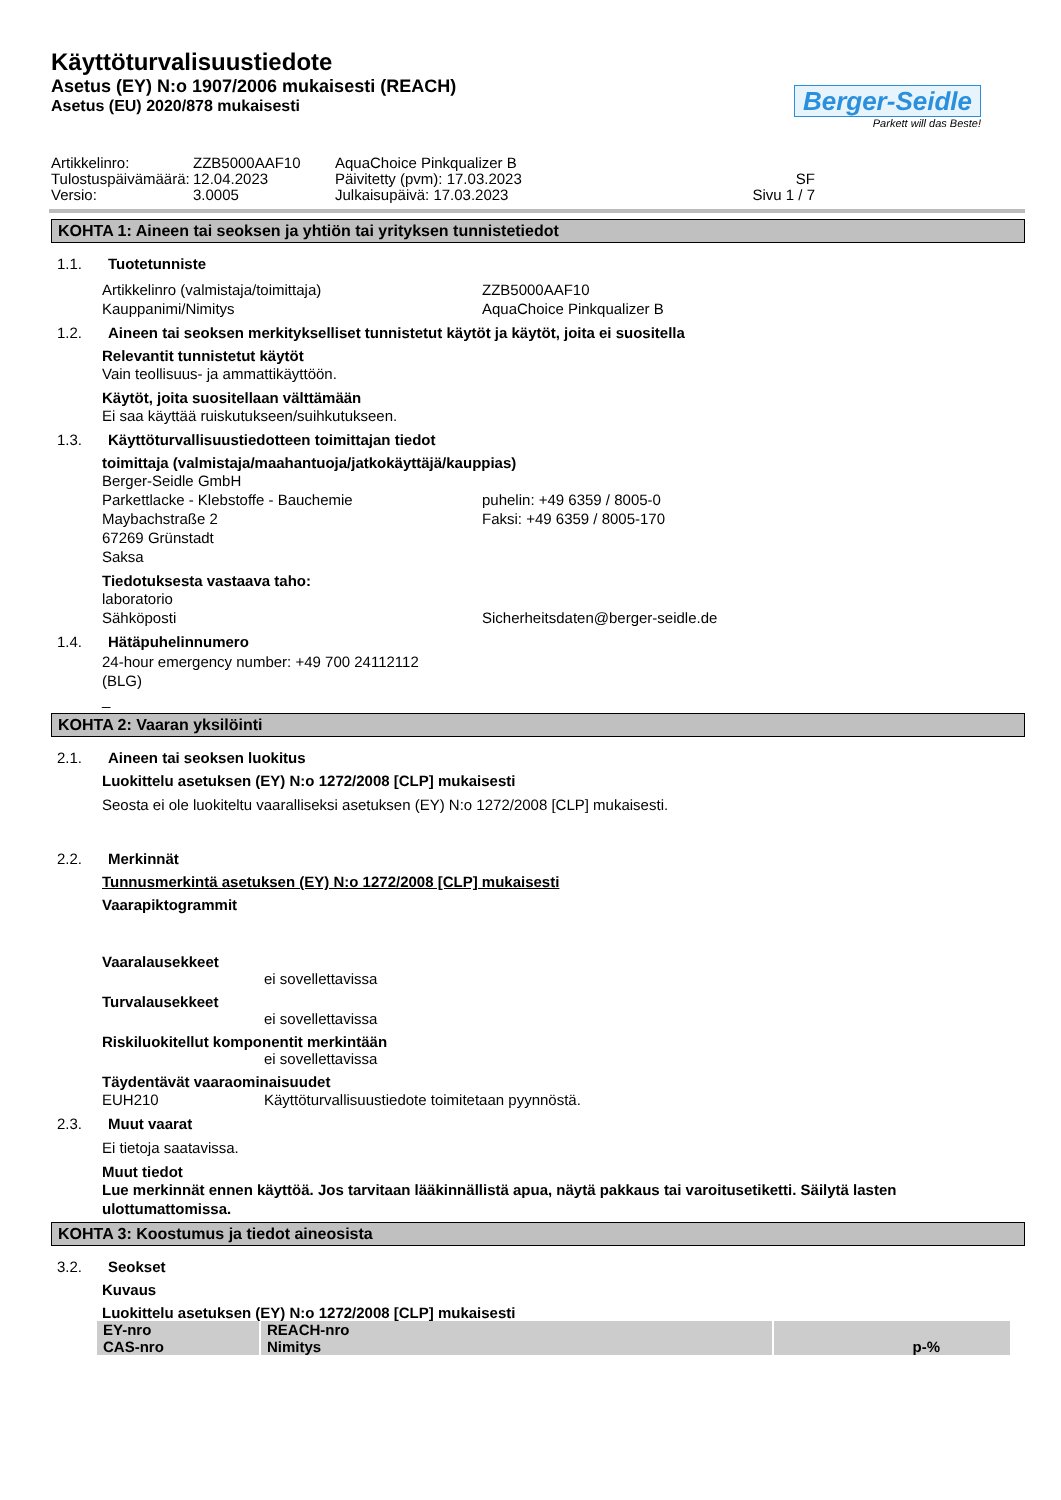Käyttöturvalisuustiedote
Asetus (EY) N:o 1907/2006 mukaisesti (REACH)
Asetus (EU) 2020/878 mukaisesti
Berger-Seidle
Parkett will das Beste!
Artikkelinro:
ZZB5000AAF10
AquaChoice Pinkqualizer B
Tulostuspäivämäärä:
12.04.2023
Päivitetty (pvm): 17.03.2023
SF
Versio:
3.0005
Julkaisupäivä: 17.03.2023
Sivu 1 / 7
KOHTA 1: Aineen tai seoksen ja yhtiön tai yrityksen tunnistetiedot
1.1. Tuotetunniste
Artikkelinro (valmistaja/toimittaja)
ZZB5000AAF10
Kauppanimi/Nimitys
AquaChoice Pinkqualizer B
1.2. Aineen tai seoksen merkitykselliset tunnistetut käytöt ja käytöt, joita ei suositella
Relevantit tunnistetut käytöt
Vain teollisuus- ja ammattikäyttöön.
Käytöt, joita suositellaan välttämään
Ei saa käyttää ruiskutukseen/suihkutukseen.
1.3. Käyttöturvallisuustiedotteen toimittajan tiedot
toimittaja (valmistaja/maahantuoja/jatkokäyttäjä/kauppias)
Berger-Seidle GmbH
Parkettlacke - Klebstoffe - Bauchemie
puhelin: +49 6359 / 8005-0
Maybachstraße 2
Faksi: +49 6359 / 8005-170
67269 Grünstadt
Saksa
Tiedotuksesta vastaava taho:
laboratorio
Sähköposti
Sicherheitsdaten@berger-seidle.de
1.4. Hätäpuhelinnumero
24-hour emergency number: +49 700 24112112
(BLG)
_
KOHTA 2: Vaaran yksilöinti
2.1. Aineen tai seoksen luokitus
Luokittelu asetuksen (EY) N:o 1272/2008 [CLP] mukaisesti
Seosta ei ole luokiteltu vaaralliseksi asetuksen (EY) N:o 1272/2008 [CLP] mukaisesti.
2.2. Merkinnät
Tunnusmerkintä asetuksen (EY) N:o 1272/2008 [CLP] mukaisesti
Vaarapiktogrammit
Vaaralausekkeet
ei sovellettavissa
Turvalausekkeet
ei sovellettavissa
Riskiluokitellut komponentit merkintään
ei sovellettavissa
Täydentävät vaaraominaisuudet
EUH210 Käyttöturvallisuustiedote toimitetaan pyynnöstä.
2.3. Muut vaarat
Ei tietoja saatavissa.
Muut tiedot
Lue merkinnät ennen käyttöä. Jos tarvitaan lääkinnällistä apua, näytä pakkaus tai varoitusetiketti. Säilytä lasten ulottumattomissa.
KOHTA 3: Koostumus ja tiedot aineosista
3.2. Seokset
Kuvaus
Luokittelu asetuksen (EY) N:o 1272/2008 [CLP] mukaisesti
| EY-nro CAS-nro | REACH-nro Nimitys | p-% |